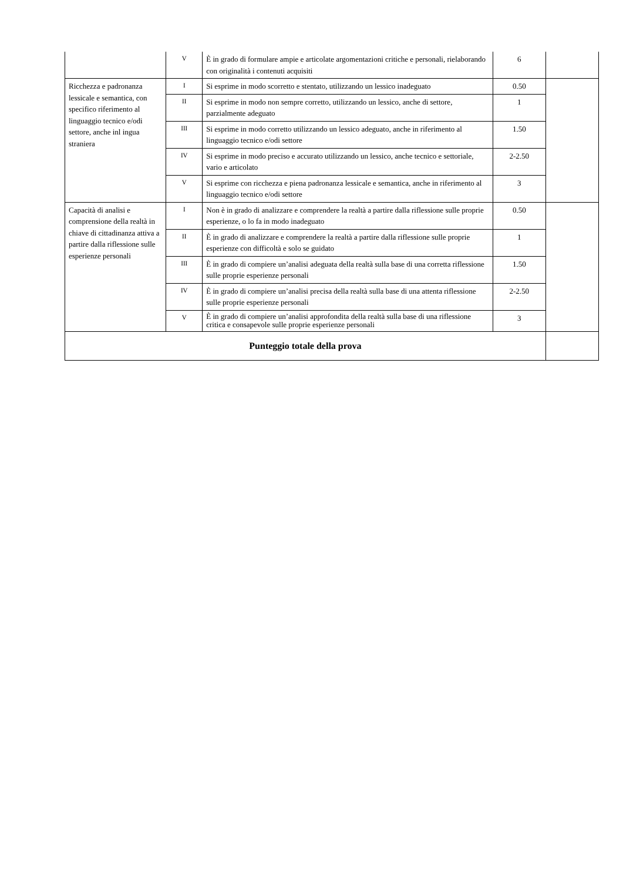| | V | È in grado di formulare ampie e articolate argomentazioni critiche e personali, rielaborando con originalità i contenuti acquisiti | 6 | |
| Ricchezza e padronanza lessicale e semantica, con specifico riferimento al linguaggio tecnico e/odi settore, anche inl ingua straniera | I | Si esprime in modo scorretto e stentato, utilizzando un lessico inadeguato | 0.50 | |
| | II | Si esprime in modo non sempre corretto, utilizzando un lessico, anche di settore, parzialmente adeguato | 1 | |
| | III | Si esprime in modo corretto utilizzando un lessico adeguato, anche in riferimento al linguaggio tecnico e/odi settore | 1.50 | |
| | IV | Si esprime in modo preciso e accurato utilizzando un lessico, anche tecnico e settoriale, vario e articolato | 2-2.50 | |
| | V | Si esprime con ricchezza e piena padronanza lessicale e semantica, anche in riferimento al linguaggio tecnico e/odi settore | 3 | |
| Capacità di analisi e comprensione della realtà in chiave di cittadinanza attiva a partire dalla riflessione sulle esperienze personali | I | Non è in grado di analizzare e comprendere la realtà a partire dalla riflessione sulle proprie esperienze, o lo fa in modo inadeguato | 0.50 | |
| | II | È in grado di analizzare e comprendere la realtà a partire dalla riflessione sulle proprie esperienze con difficoltà e solo se guidato | 1 | |
| | III | È in grado di compiere un’analisi adeguata della realtà sulla base di una corretta riflessione sulle proprie esperienze personali | 1.50 | |
| | IV | È in grado di compiere un’analisi precisa della realtà sulla base di una attenta riflessione sulle proprie esperienze personali | 2-2.50 | |
| | V | È in grado di compiere un’analisi approfondita della realtà sulla base di una riflessione critica e consapevole sulle proprie esperienze personali | 3 | |
| Punteggio totale della prova | | | | |